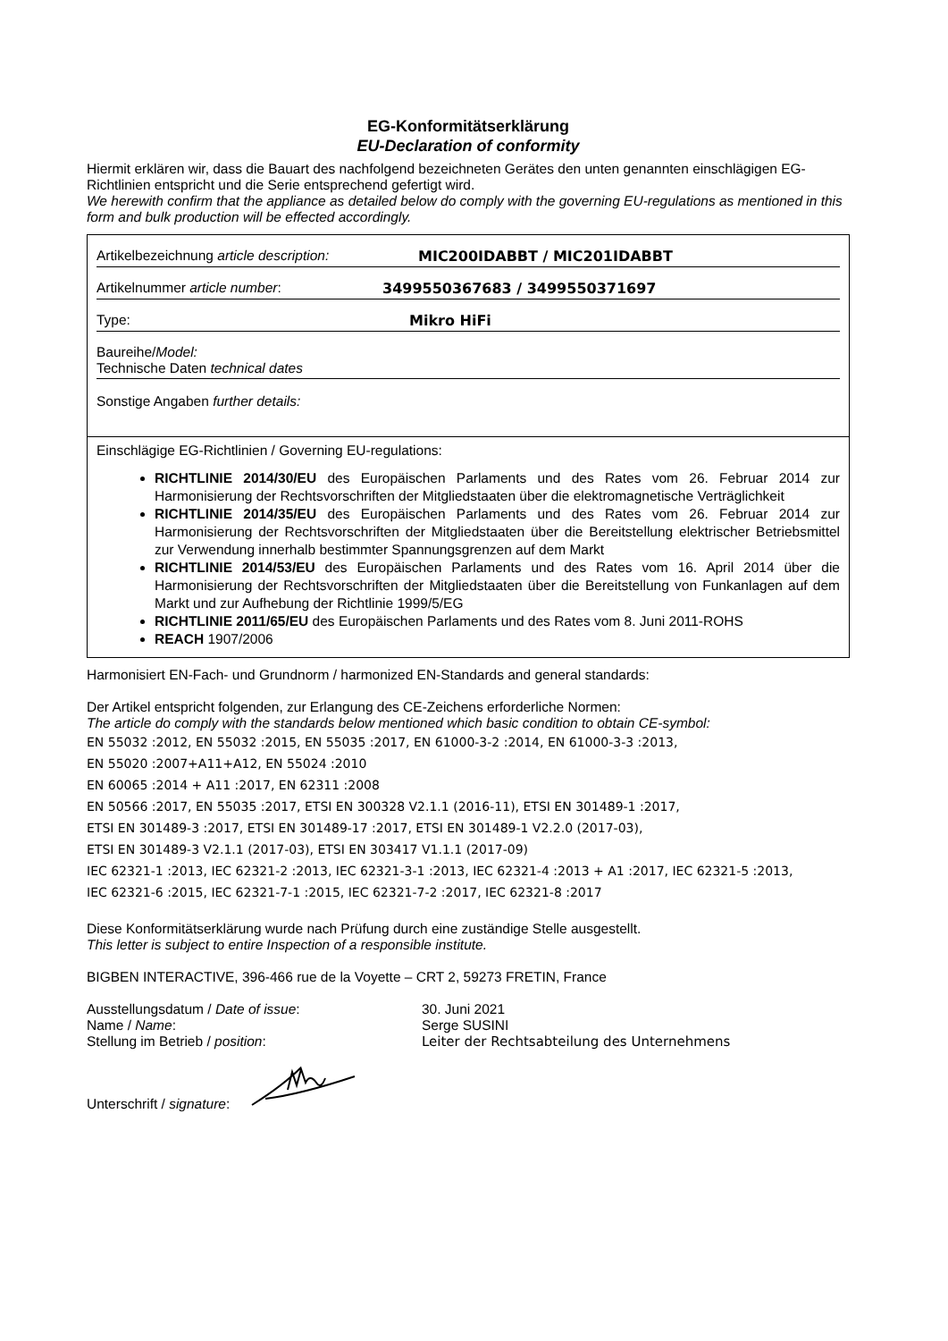EG-Konformitätserklärung
EU-Declaration of conformity
Hiermit erklären wir, dass die Bauart des nachfolgend bezeichneten Gerätes den unten genannten einschlägigen EG-Richtlinien entspricht und die Serie entsprechend gefertigt wird.
We herewith confirm that the appliance as detailed below do comply with the governing EU-regulations as mentioned in this form and bulk production will be effected accordingly.
Artikelbezeichnung article description: MIC200IDABBT / MIC201IDABBT
Artikelnummer article number: 3499550367683 / 3499550371697
Type: Mikro HiFi
Baureihe/Model:
Technische Daten technical dates
Sonstige Angaben further details:
Einschlägige EG-Richtlinien / Governing EU-regulations:
RICHTLINIE 2014/30/EU des Europäischen Parlaments und des Rates vom 26. Februar 2014 zur Harmonisierung der Rechtsvorschriften der Mitgliedstaaten über die elektromagnetische Verträglichkeit
RICHTLINIE 2014/35/EU des Europäischen Parlaments und des Rates vom 26. Februar 2014 zur Harmonisierung der Rechtsvorschriften der Mitgliedstaaten über die Bereitstellung elektrischer Betriebsmittel zur Verwendung innerhalb bestimmter Spannungsgrenzen auf dem Markt
RICHTLINIE 2014/53/EU des Europäischen Parlaments und des Rates vom 16. April 2014 über die Harmonisierung der Rechtsvorschriften der Mitgliedstaaten über die Bereitstellung von Funkanlagen auf dem Markt und zur Aufhebung der Richtlinie 1999/5/EG
RICHTLINIE 2011/65/EU des Europäischen Parlaments und des Rates vom 8. Juni 2011-ROHS
REACH 1907/2006
Harmonisiert EN-Fach- und Grundnorm / harmonized EN-Standards and general standards:
Der Artikel entspricht folgenden, zur Erlangung des CE-Zeichens erforderliche Normen:
The article do comply with the standards below mentioned which basic condition to obtain CE-symbol:
EN 55032 :2012, EN 55032 :2015, EN 55035 :2017, EN 61000-3-2 :2014, EN 61000-3-3 :2013,
EN 55020 :2007+A11+A12, EN 55024 :2010
EN 60065 :2014 + A11 :2017, EN 62311 :2008
EN 50566 :2017, EN 55035 :2017, ETSI EN 300328 V2.1.1 (2016-11), ETSI EN 301489-1 :2017,
ETSI EN 301489-3 :2017, ETSI EN 301489-17 :2017, ETSI EN 301489-1 V2.2.0 (2017-03),
ETSI EN 301489-3 V2.1.1 (2017-03), ETSI EN 303417 V1.1.1 (2017-09)
IEC 62321-1 :2013, IEC 62321-2 :2013, IEC 62321-3-1 :2013, IEC 62321-4 :2013 + A1 :2017, IEC 62321-5 :2013,
IEC 62321-6 :2015, IEC 62321-7-1 :2015, IEC 62321-7-2 :2017, IEC 62321-8 :2017
Diese Konformitätserklärung wurde nach Prüfung durch eine zuständige Stelle ausgestellt.
This letter is subject to entire Inspection of a responsible institute.
BIGBEN INTERACTIVE, 396-466 rue de la Voyette – CRT 2, 59273 FRETIN, France
Ausstellungsdatum / Date of issue: 30. Juni 2021 Name / Name: Serge SUSINI Stellung im Betrieb / position: Leiter der Rechtsabteilung des Unternehmens
Unterschrift / signature: